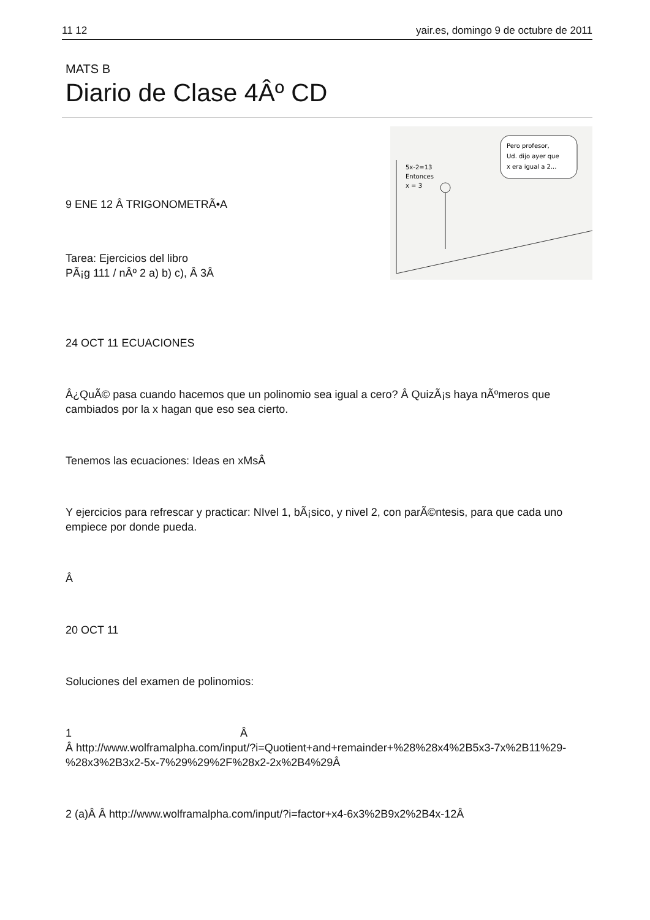11 12 yair.es, domingo 9 de octubre de 2011
MATS B
Diario de Clase 4Âº CD
9 ENE 12 Â TRIGONOMETRÃ•A
Tarea: Ejercicios del libro
PÃ¡g 111 / nÂº 2 a) b) c), Â 3Â
Pero profesor,
Ud. dijo ayer que
x era igual a 2...
5x-2=13
Entonces
x = 3
24 OCT 11 ECUACIONES
Â¿QuÃ© pasa cuando hacemos que un polinomio sea igual a cero? Â QuizÃ¡s haya nÃºmeros que cambiados por la x hagan que eso sea cierto.
Tenemos las ecuaciones: Ideas en xMsÂ
Y ejercicios para refrescar y practicar: NIvel 1, bÃ¡sico, y nivel 2, con parÃ©ntesis, para que cada uno empiece por donde pueda.
Â
20 OCT 11
Soluciones del examen de polinomios:
1 Â
Â http://www.wolframalpha.com/input/?i=Quotient+and+remainder+%28%28x4%2B5x3-7x%2B11%29-%28x3%2B3x2-5x-7%29%29%2F%28x2-2x%2B4%29Â
2 (a)Â Â http://www.wolframalpha.com/input/?i=factor+x4-6x3%2B9x2%2B4x-12Â